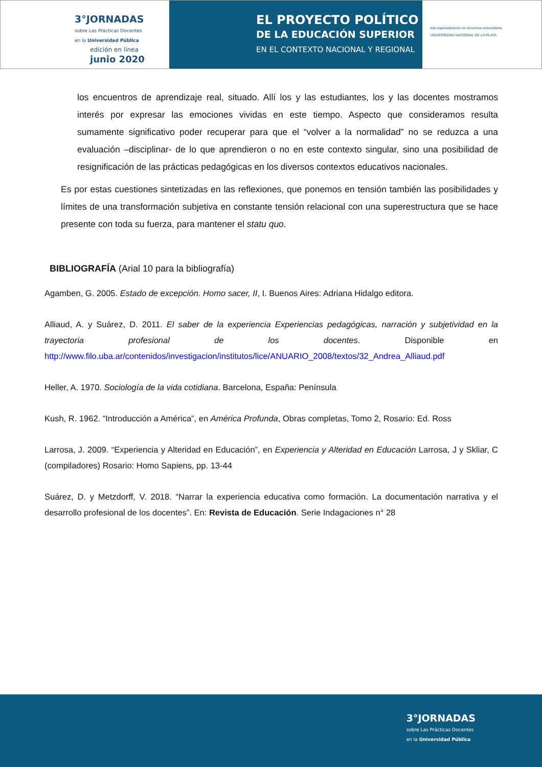3°JORNADAS
sobre Las Prácticas Docentes
en la Universidad Pública
edición en línea
junio 2020
EL PROYECTO POLÍTICO
DE LA EDUCACIÓN SUPERIOR
EN EL CONTEXTO NACIONAL Y REGIONAL
edu especialización en docencia universitaria
UNIVERSIDAD NACIONAL DE LA PLATA
los encuentros de aprendizaje real, situado. Allí los y las estudiantes, los y las docentes mostramos interés por expresar las emociones vividas en este tiempo. Aspecto que consideramos resulta sumamente significativo poder recuperar para que el “volver a la normalidad” no se reduzca a una evaluación –disciplinar- de lo que aprendieron o no en este contexto singular, sino una posibilidad de resignificación de las prácticas pedagógicas en los diversos contextos educativos nacionales.
Es por estas cuestiones sintetizadas en las reflexiones, que ponemos en tensión también las posibilidades y límites de una transformación subjetiva en constante tensión relacional con una superestructura que se hace presente con toda su fuerza, para mantener el statu quo.
BIBLIOGRAFÍA (Arial 10 para la bibliografía)
Agamben, G. 2005. Estado de excepción. Homo sacer, II, I. Buenos Aires: Adriana Hidalgo editora.
Alliaud, A. y Suárez, D. 2011. El saber de la experiencia Experiencias pedagógicas, narración y subjetividad en la trayectoria profesional de los docentes. Disponible en http://www.filo.uba.ar/contenidos/investigacion/institutos/lice/ANUARIO_2008/textos/32_Andrea_Alliaud.pdf
Heller, A. 1970. Sociología de la vida cotidiana. Barcelona, España: Península
Kush, R. 1962. “Introducción a América”, en América Profunda, Obras completas, Tomo 2, Rosario: Ed. Ross
Larrosa, J. 2009. “Experiencia y Alteridad en Educación”, en Experiencia y Alteridad en Educación Larrosa, J y Skliar, C (compiladores) Rosario: Homo Sapiens, pp. 13-44
Suárez, D. y Metzdorff, V. 2018. “Narrar la experiencia educativa como formación. La documentación narrativa y el desarrollo profesional de los docentes”. En: Revista de Educación. Serie Indagaciones n° 28
3°JORNADAS
sobre Las Prácticas Docentes
en la Universidad Pública